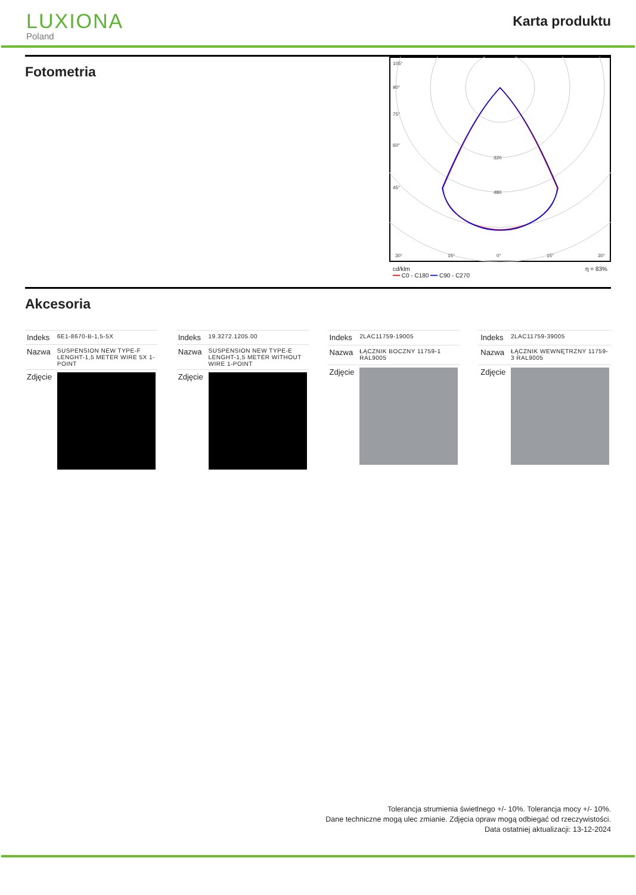LUXIONA
Poland
Karta produktu
Fotometria
105°
90°
75°
60°
45°
30°
15°
0°
15°
30°
320
480
cd/klm
━━ C0 - C180 ━━ C90 - C270 η = 83%
Akcesoria
| Indeks | 6E1-8670-B-1,5-5X |
| Nazwa | SUSPENSION NEW TYPE-F LENGHT-1,5 METER WIRE 5X 1-POINT |
| Zdjęcie | |
| Indeks | 19.3272.1205.00 |
| Nazwa | SUSPENSION NEW TYPE-E LENGHT-1,5 METER WITHOUT WIRE 1-POINT |
| Zdjęcie | |
| Indeks | 2LAC11759-19005 |
| Nazwa | ŁĄCZNIK BOCZNY 11759-1 RAL9005 |
| Zdjęcie | |
| Indeks | 2LAC11759-39005 |
| Nazwa | ŁĄCZNIK WEWNĘTRZNY 11759-3 RAL9005 |
| Zdjęcie | |
Tolerancja strumienia świetlnego +/- 10%. Tolerancja mocy +/- 10%.
Dane techniczne mogą ulec zmianie. Zdjęcia opraw mogą odbiegać od rzeczywistości.
Data ostatniej aktualizacji: 13-12-2024